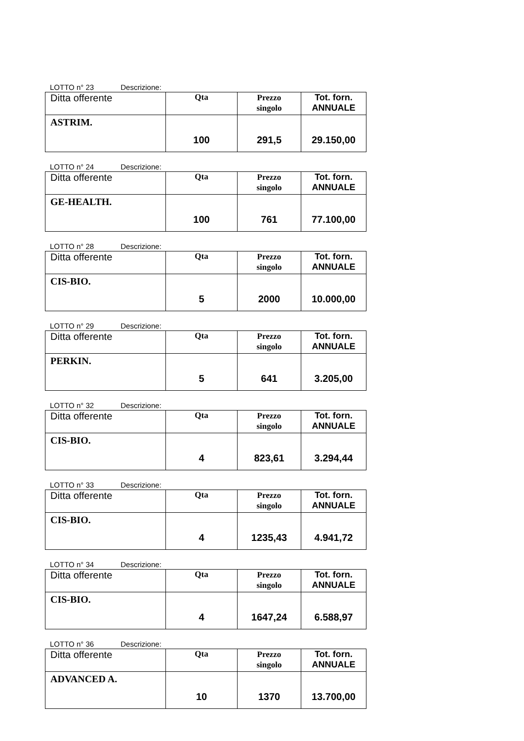LOTTO n° 23 Descrizione:
| Ditta offerente | Qta | Prezzo singolo | Tot. forn. ANNUALE |
| ASTRIM. | 100 | 291,5 | 29.150,00 |
LOTTO n° 24 Descrizione:
| Ditta offerente | Qta | Prezzo singolo | Tot. forn. ANNUALE |
| GE-HEALTH. | 100 | 761 | 77.100,00 |
LOTTO n° 28 Descrizione:
| Ditta offerente | Qta | Prezzo singolo | Tot. forn. ANNUALE |
| CIS-BIO. | 5 | 2000 | 10.000,00 |
LOTTO n° 29 Descrizione:
| Ditta offerente | Qta | Prezzo singolo | Tot. forn. ANNUALE |
| PERKIN. | 5 | 641 | 3.205,00 |
LOTTO n° 32 Descrizione:
| Ditta offerente | Qta | Prezzo singolo | Tot. forn. ANNUALE |
| CIS-BIO. | 4 | 823,61 | 3.294,44 |
LOTTO n° 33 Descrizione:
| Ditta offerente | Qta | Prezzo singolo | Tot. forn. ANNUALE |
| CIS-BIO. | 4 | 1235,43 | 4.941,72 |
LOTTO n° 34 Descrizione:
| Ditta offerente | Qta | Prezzo singolo | Tot. forn. ANNUALE |
| CIS-BIO. | 4 | 1647,24 | 6.588,97 |
LOTTO n° 36 Descrizione:
| Ditta offerente | Qta | Prezzo singolo | Tot. forn. ANNUALE |
| ADVANCED A. | 10 | 1370 | 13.700,00 |